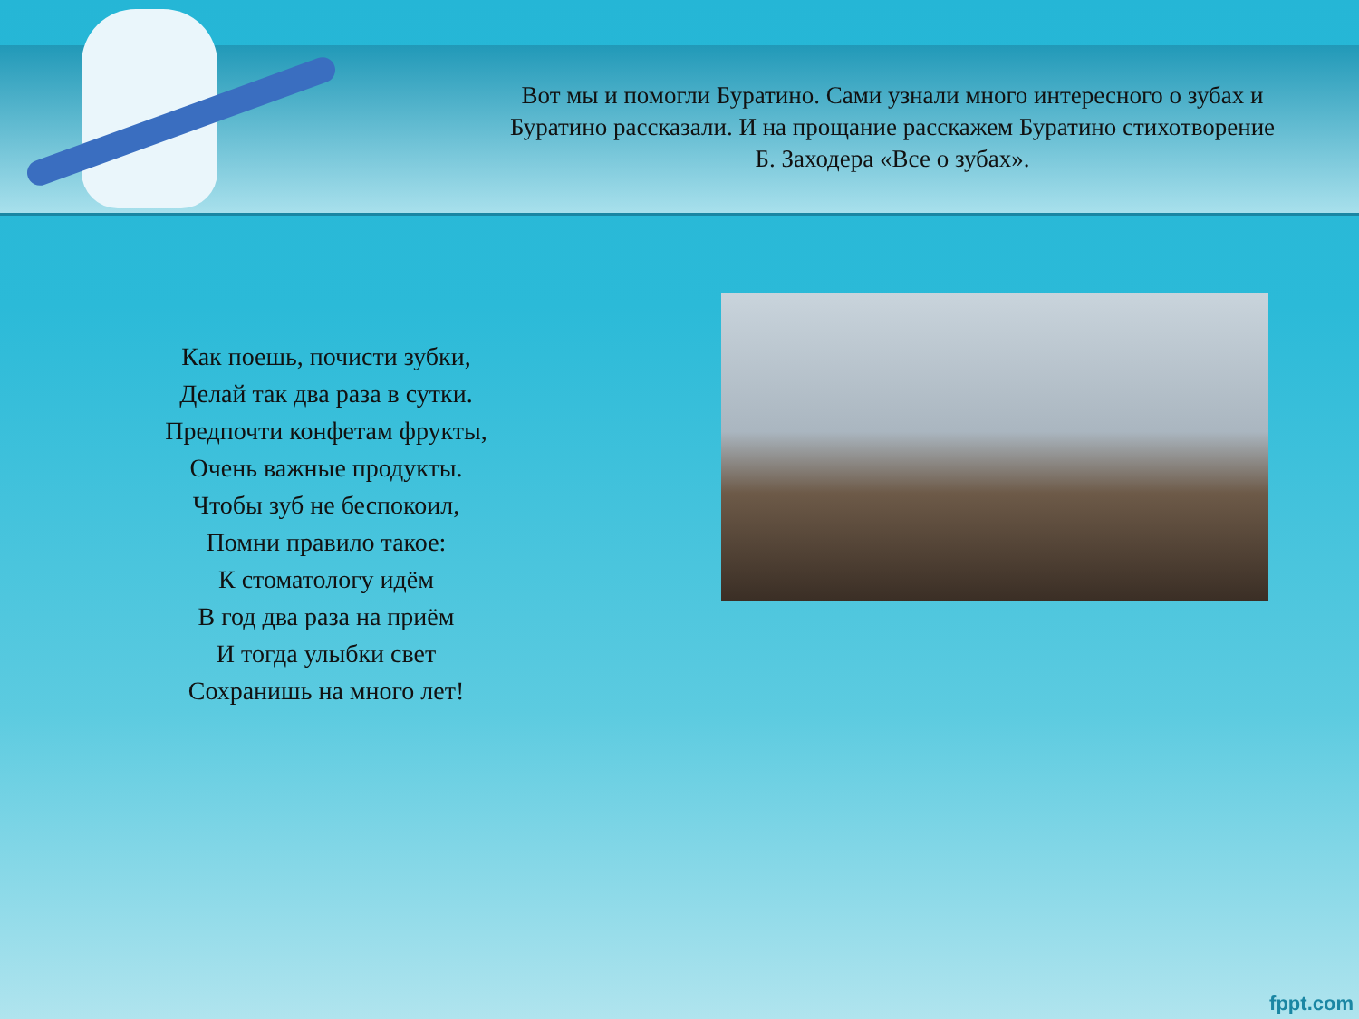Вот мы и помогли Буратино. Сами узнали много интересного о зубах и Буратино рассказали. И на прощание расскажем Буратино стихотворение Б. Заходера «Все о зубах».
Как поешь, почисти зубки,
Делай так два раза в сутки.
Предпочти конфетам фрукты,
Очень важные продукты.
Чтобы зуб не беспокоил,
Помни правило такое:
К стоматологу идём
В год два раза на приём
И тогда улыбки свет
Сохранишь на много лет!
fppt.com